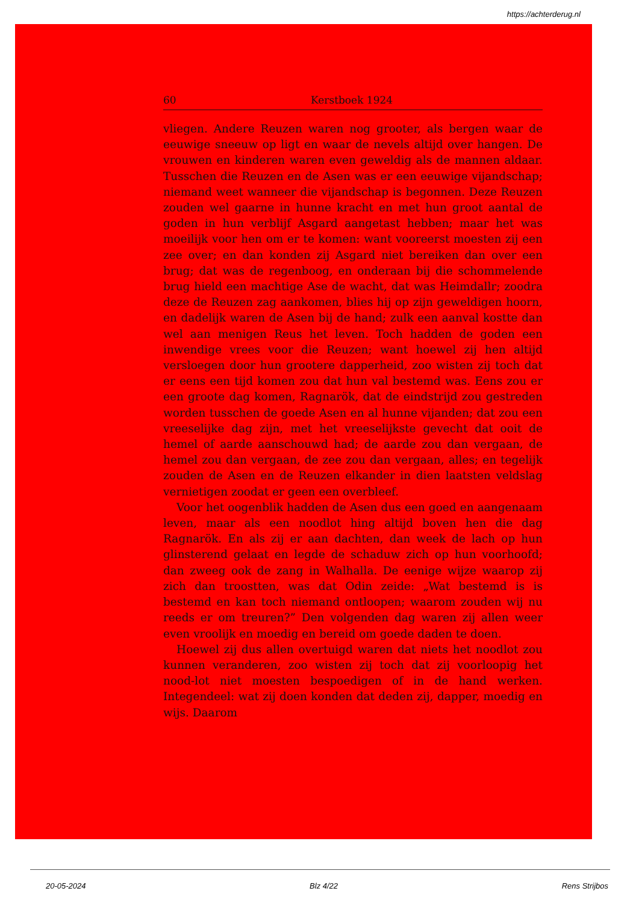https://achterderug.nl
60 Kerstboek 1924
vliegen. Andere Reuzen waren nog grooter, als bergen waar de eeuwige sneeuw op ligt en waar de nevels altijd over hangen. De vrouwen en kinderen waren even geweldig als de mannen aldaar. Tusschen die Reuzen en de Asen was er een eeuwige vijandschap; niemand weet wanneer die vijandschap is begonnen. Deze Reuzen zouden wel gaarne in hunne kracht en met hun groot aantal de goden in hun verblijf Asgard aangetast hebben; maar het was moeilijk voor hen om er te komen: want vooreerst moesten zij een zee over; en dan konden zij Asgard niet bereiken dan over een brug; dat was de regenboog, en onderaan bij die schommelende brug hield een machtige Ase de wacht, dat was Heimdallr; zoodra deze de Reuzen zag aankomen, blies hij op zijn geweldigen hoorn, en dadelijk waren de Asen bij de hand; zulk een aanval kostte dan wel aan menigen Reus het leven. Toch hadden de goden een inwendige vrees voor die Reuzen; want hoewel zij hen altijd versloegen door hun grootere dapperheid, zoo wisten zij toch dat er eens een tijd komen zou dat hun val bestemd was. Eens zou er een groote dag komen, Ragnarök, dat de eindstrijd zou gestreden worden tusschen de goede Asen en al hunne vijanden; dat zou een vreeselijke dag zijn, met het vreeselijkste gevecht dat ooit de hemel of aarde aanschouwd had; de aarde zou dan vergaan, de hemel zou dan vergaan, de zee zou dan vergaan, alles; en tegelijk zouden de Asen en de Reuzen elkander in dien laatsten veldslag vernietigen zoodat er geen een overbleef.
Voor het oogenblik hadden de Asen dus een goed en aangenaam leven, maar als een noodlot hing altijd boven hen die dag Ragnarök. En als zij er aan dachten, dan week de lach op hun glinsterend gelaat en legde de schaduw zich op hun voorhoofd; dan zweeg ook de zang in Walhalla. De eenige wijze waarop zij zich dan troostten, was dat Odin zeide: „Wat bestemd is is bestemd en kan toch niemand ontloopen; waarom zouden wij nu reeds er om treuren?” Den volgenden dag waren zij allen weer even vroolijk en moedig en bereid om goede daden te doen.
Hoewel zij dus allen overtuigd waren dat niets het noodlot zou kunnen veranderen, zoo wisten zij toch dat zij voorloopig het nood-lot niet moesten bespoedigen of in de hand werken. Integendeel: wat zij doen konden dat deden zij, dapper, moedig en wijs. Daarom
20-05-2024 Blz 4/22 Rens Strijbos